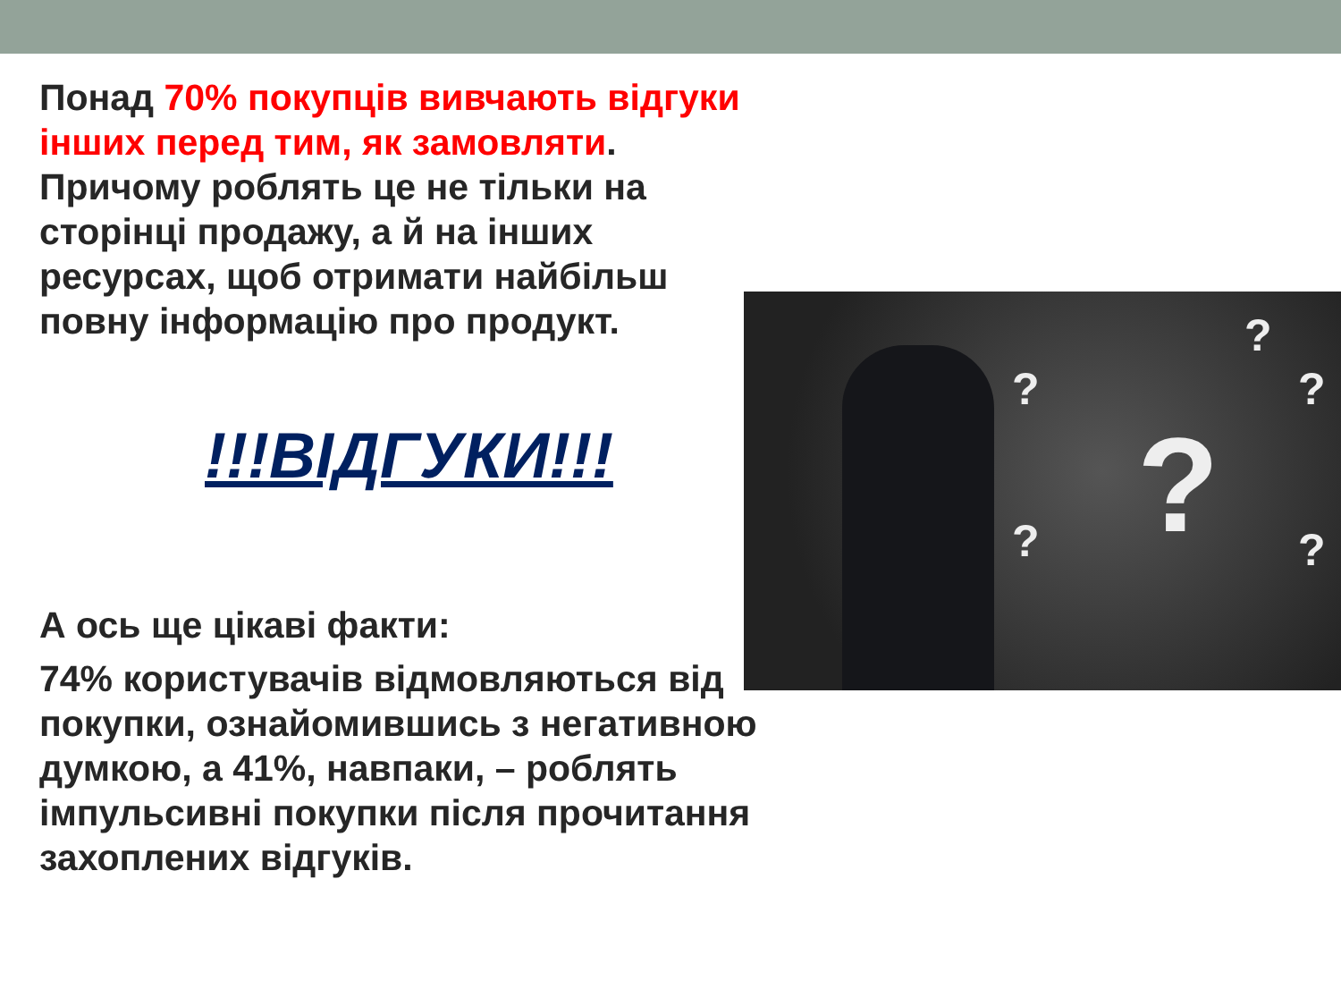?
?
?
?
? ?
Понад 70% покупців вивчають відгуки інших перед тим, як замовляти. Причому роблять це не тільки на сторінці продажу, а й на інших ресурсах, щоб отримати найбільш повну інформацію про продукт.
!!!ВІДГУКИ!!!
А ось ще цікаві факти:
74% користувачів відмовляються від покупки, ознайомившись з негативною думкою, а 41%, навпаки, – роблять імпульсивні покупки після прочитання захоплених відгуків.